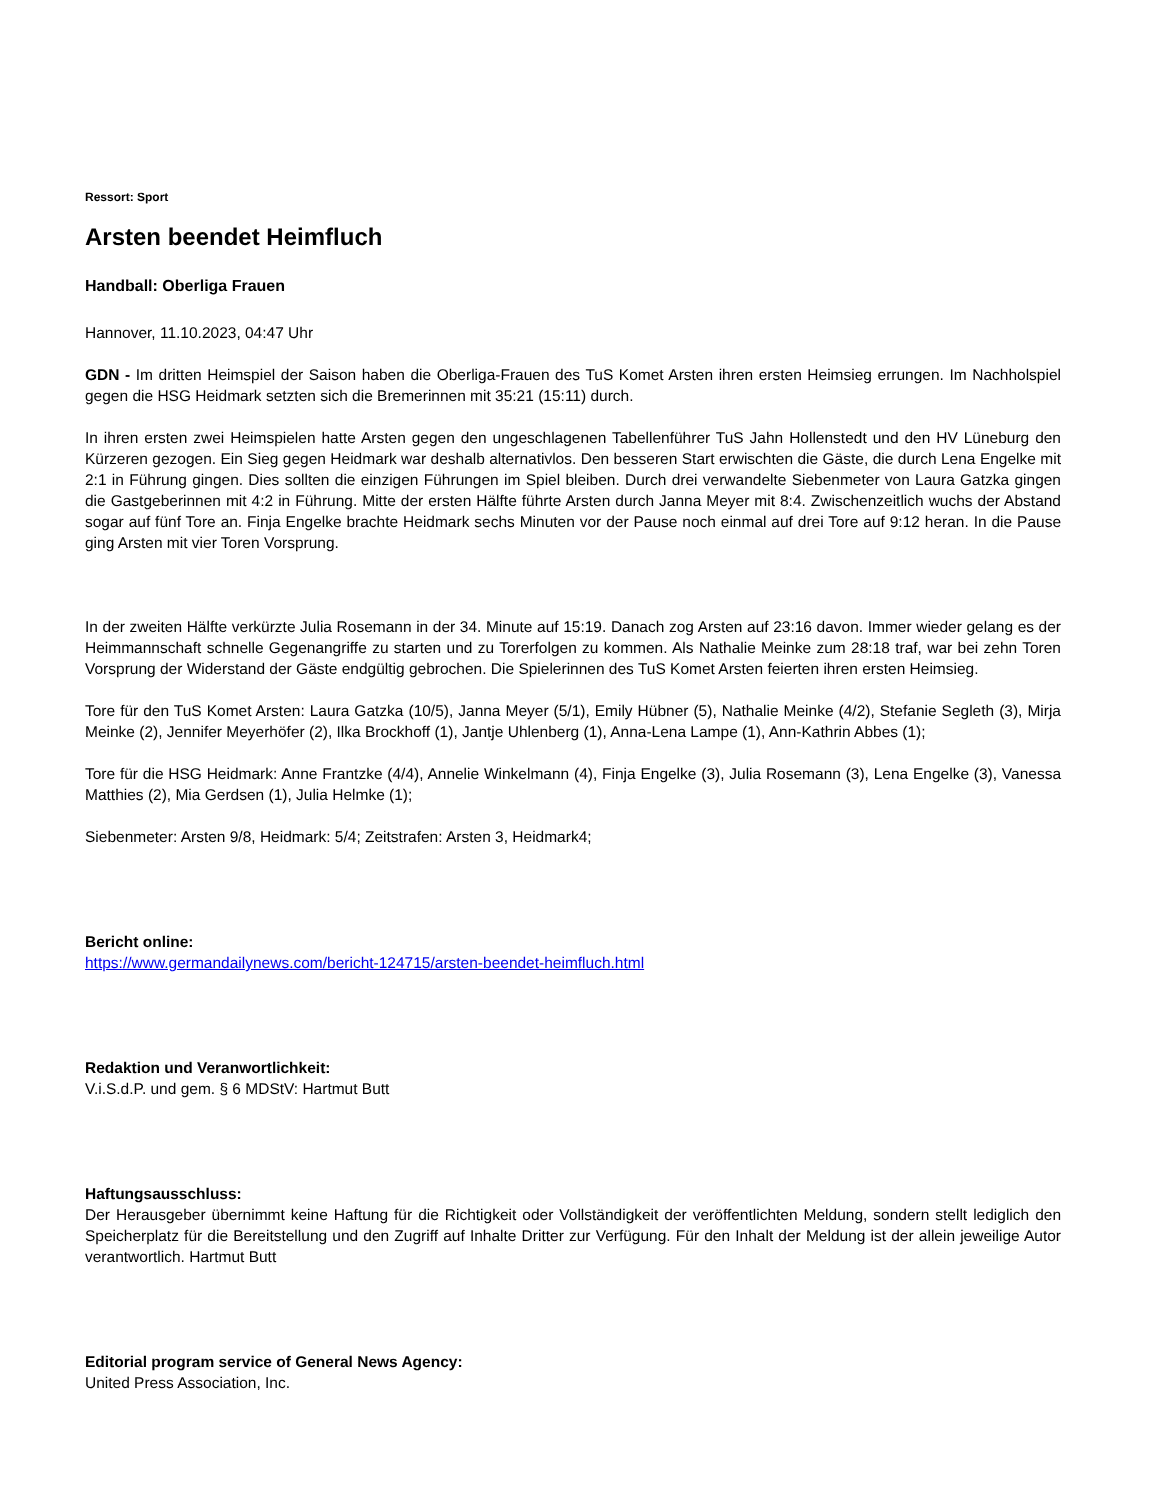Ressort: Sport
Arsten beendet Heimfluch
Handball: Oberliga Frauen
Hannover, 11.10.2023, 04:47 Uhr
GDN - Im dritten Heimspiel der Saison haben die Oberliga-Frauen des TuS Komet Arsten ihren ersten Heimsieg errungen. Im Nachholspiel gegen die HSG Heidmark setzten sich die Bremerinnen mit 35:21 (15:11) durch.
In ihren ersten zwei Heimspielen hatte Arsten gegen den ungeschlagenen Tabellenführer TuS Jahn Hollenstedt und den HV Lüneburg den Kürzeren gezogen. Ein Sieg gegen Heidmark war deshalb alternativlos. Den besseren Start erwischten die Gäste, die durch Lena Engelke mit 2:1 in Führung gingen. Dies sollten die einzigen Führungen im Spiel bleiben. Durch drei verwandelte Siebenmeter von Laura Gatzka gingen die Gastgeberinnen mit 4:2 in Führung. Mitte der ersten Hälfte führte Arsten durch Janna Meyer mit 8:4. Zwischenzeitlich wuchs der Abstand sogar auf fünf Tore an. Finja Engelke brachte Heidmark sechs Minuten vor der Pause noch einmal auf drei Tore auf 9:12 heran. In die Pause ging Arsten mit vier Toren Vorsprung.
In der zweiten Hälfte verkürzte Julia Rosemann in der 34. Minute auf 15:19. Danach zog Arsten auf 23:16 davon. Immer wieder gelang es der Heimmannschaft schnelle Gegenangriffe zu starten und zu Torerfolgen zu kommen. Als Nathalie Meinke zum 28:18 traf, war bei zehn Toren Vorsprung der Widerstand der Gäste endgültig gebrochen. Die Spielerinnen des TuS Komet Arsten feierten ihren ersten Heimsieg.
Tore für den TuS Komet Arsten: Laura Gatzka (10/5), Janna Meyer (5/1), Emily Hübner (5), Nathalie Meinke (4/2), Stefanie Segleth (3), Mirja Meinke (2), Jennifer Meyerhöfer (2), Ilka Brockhoff (1), Jantje Uhlenberg (1), Anna-Lena Lampe (1), Ann-Kathrin Abbes (1);
Tore für die HSG Heidmark: Anne Frantzke (4/4), Annelie Winkelmann (4), Finja Engelke (3), Julia Rosemann (3), Lena Engelke (3), Vanessa Matthies (2), Mia Gerdsen (1), Julia Helmke (1);
Siebenmeter: Arsten 9/8, Heidmark: 5/4; Zeitstrafen: Arsten 3, Heidmark4;
Bericht online:
https://www.germandailynews.com/bericht-124715/arsten-beendet-heimfluch.html
Redaktion und Veranwortlichkeit:
V.i.S.d.P. und gem. § 6 MDStV: Hartmut Butt
Haftungsausschluss:
Der Herausgeber übernimmt keine Haftung für die Richtigkeit oder Vollständigkeit der veröffentlichten Meldung, sondern stellt lediglich den Speicherplatz für die Bereitstellung und den Zugriff auf Inhalte Dritter zur Verfügung. Für den Inhalt der Meldung ist der allein jeweilige Autor verantwortlich. Hartmut Butt
Editorial program service of General News Agency:
United Press Association, Inc.